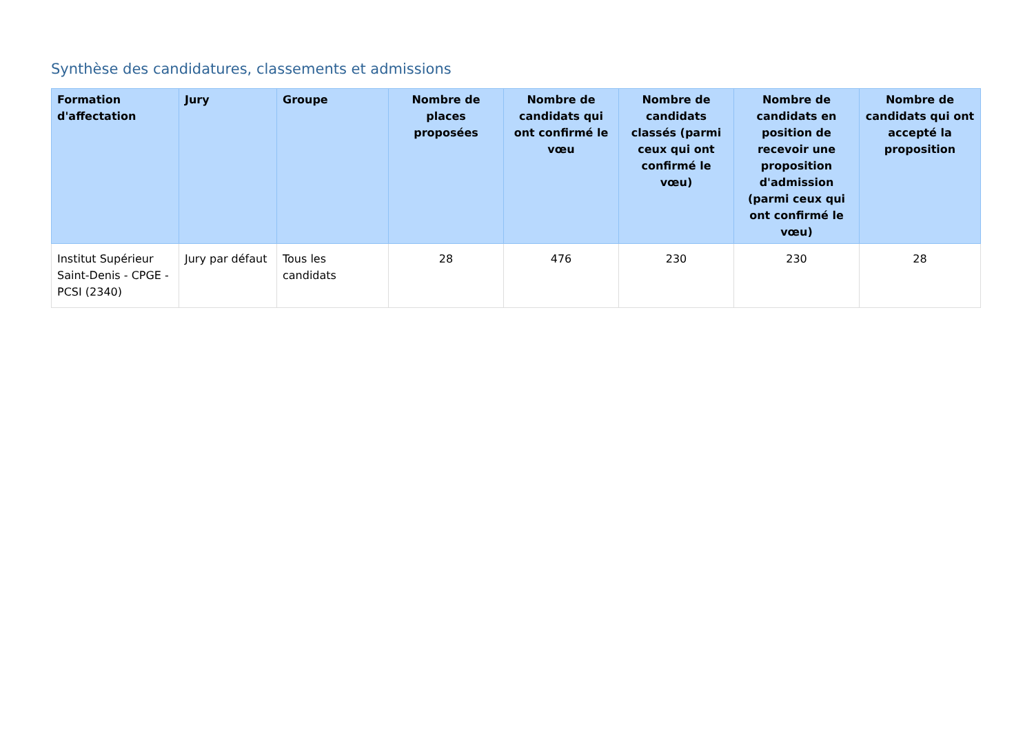Synthèse des candidatures, classements et admissions
| Formation d'affectation | Jury | Groupe | Nombre de places proposées | Nombre de candidats qui ont confirmé le vœu | Nombre de candidats classés (parmi ceux qui ont confirmé le vœu) | Nombre de candidats en position de recevoir une proposition d'admission (parmi ceux qui ont confirmé le vœu) | Nombre de candidats qui ont accepté la proposition |
| --- | --- | --- | --- | --- | --- | --- | --- |
| Institut Supérieur Saint-Denis - CPGE - PCSI (2340) | Jury par défaut | Tous les candidats | 28 | 476 | 230 | 230 | 28 |